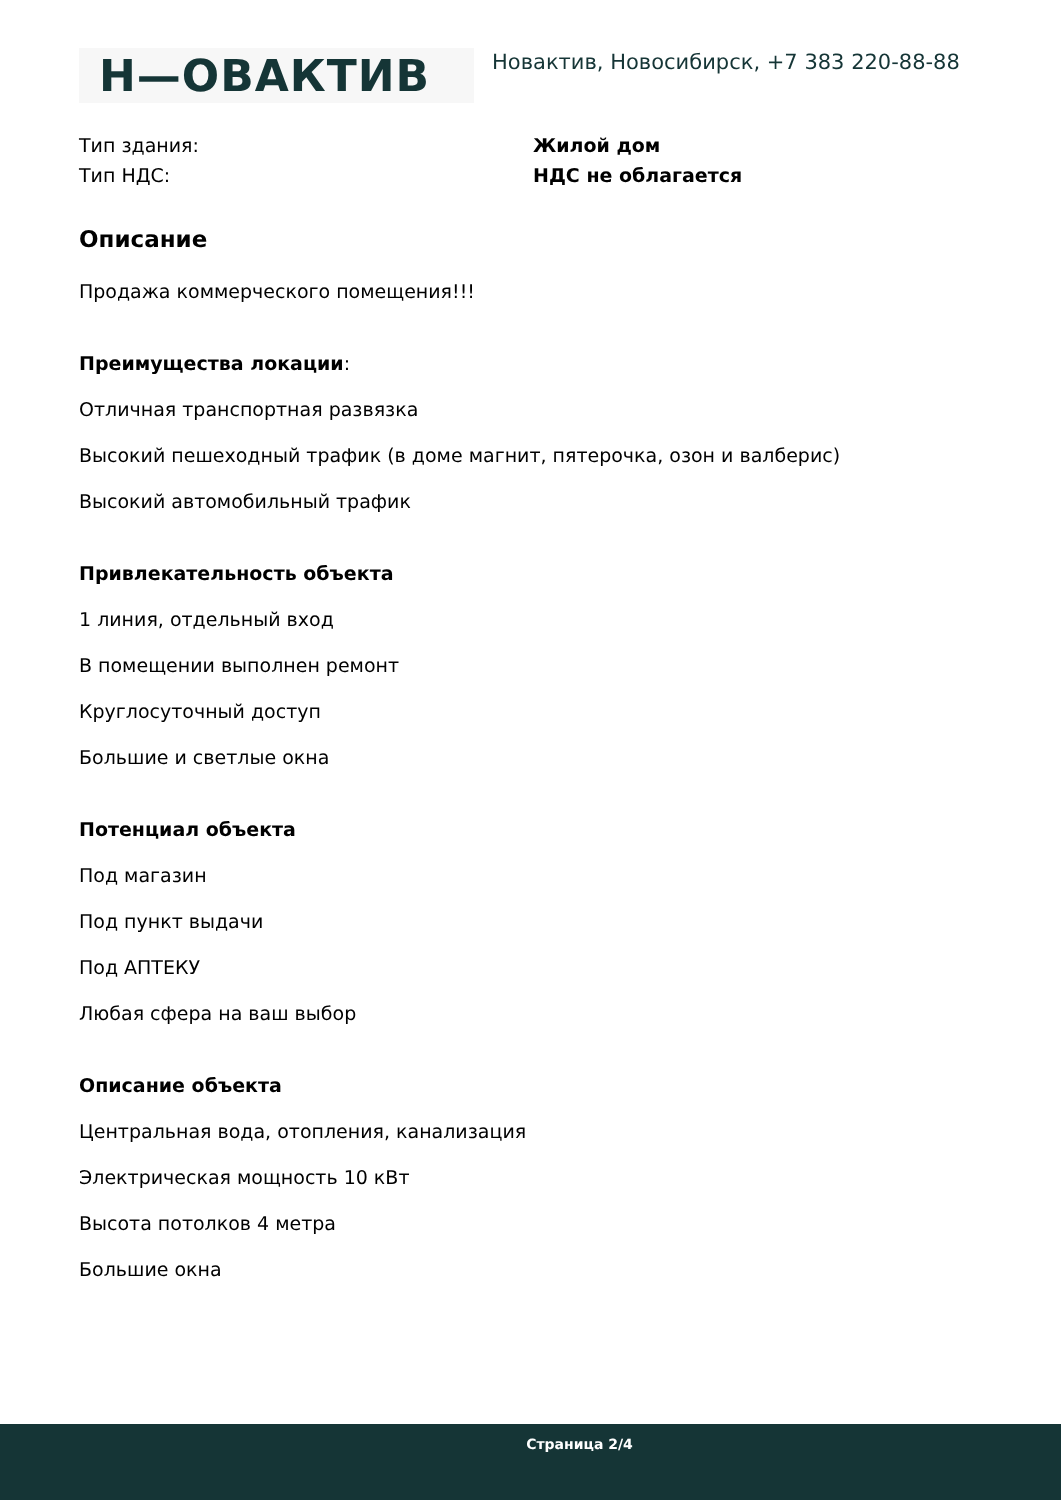Н—ОВАКТИВ
Новактив, Новосибирск, +7 383 220-88-88
Тип здания: Жилой дом
Тип НДС: НДС не облагается
Описание
Продажа коммерческого помещения!!!
Преимущества локации:
Отличная транспортная развязка
Высокий пешеходный трафик (в доме магнит, пятерочка, озон и валберис)
Высокий автомобильный трафик
Привлекательность объекта
1 линия, отдельный вход
В помещении выполнен ремонт
Круглосуточный доступ
Большие и светлые окна
Потенциал объекта
Под магазин
Под пункт выдачи
Под АПТЕКУ
Любая сфера на ваш выбор
Описание объекта
Центральная вода, отопления, канализация
Электрическая мощность 10 кВт
Высота потолков 4 метра
Большие окна
Страница 2/4